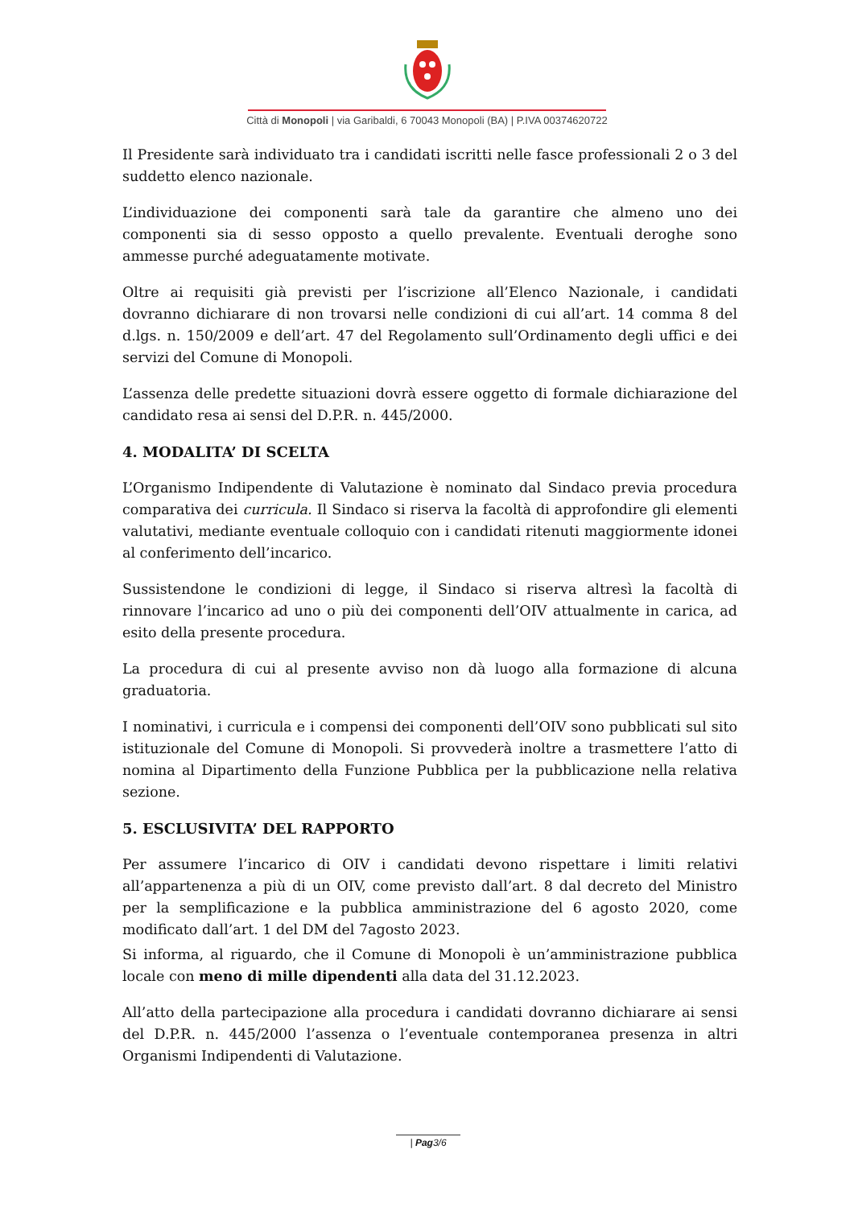Città di Monopoli | via Garibaldi, 6 70043 Monopoli (BA) | P.IVA 00374620722
Il Presidente sarà individuato tra i candidati iscritti nelle fasce professionali 2 o 3 del suddetto elenco nazionale.
L’individuazione dei componenti sarà tale da garantire che almeno uno dei componenti sia di sesso opposto a quello prevalente. Eventuali deroghe sono ammesse purché adeguatamente motivate.
Oltre ai requisiti già previsti per l’iscrizione all’Elenco Nazionale, i candidati dovranno dichiarare di non trovarsi nelle condizioni di cui all’art. 14 comma 8 del d.lgs. n. 150/2009 e dell’art. 47 del Regolamento sull’Ordinamento degli uffici e dei servizi del Comune di Monopoli.
L’assenza delle predette situazioni dovrà essere oggetto di formale dichiarazione del candidato resa ai sensi del D.P.R. n. 445/2000.
4. MODALITA’ DI SCELTA
L’Organismo Indipendente di Valutazione è nominato dal Sindaco previa procedura comparativa dei curricula. Il Sindaco si riserva la facoltà di approfondire gli elementi valutativi, mediante eventuale colloquio con i candidati ritenuti maggiormente idonei al conferimento dell’incarico.
Sussistendone le condizioni di legge, il Sindaco si riserva altresì la facoltà di rinnovare l’incarico ad uno o più dei componenti dell’OIV attualmente in carica, ad esito della presente procedura.
La procedura di cui al presente avviso non dà luogo alla formazione di alcuna graduatoria.
I nominativi, i curricula e i compensi dei componenti dell’OIV sono pubblicati sul sito istituzionale del Comune di Monopoli. Si provvederà inoltre a trasmettere l’atto di nomina al Dipartimento della Funzione Pubblica per la pubblicazione nella relativa sezione.
5. ESCLUSIVITA’ DEL RAPPORTO
Per assumere l’incarico di OIV i candidati devono rispettare i limiti relativi all’appartenenza a più di un OIV, come previsto dall’art. 8 dal decreto del Ministro per la semplificazione e la pubblica amministrazione del 6 agosto 2020, come modificato dall’art. 1 del DM del 7agosto 2023.
Si informa, al riguardo, che il Comune di Monopoli è un’amministrazione pubblica locale con meno di mille dipendenti alla data del 31.12.2023.
All’atto della partecipazione alla procedura i candidati dovranno dichiarare ai sensi del D.P.R. n. 445/2000 l’assenza o l’eventuale contemporanea presenza in altri Organismi Indipendenti di Valutazione.
| Pag3/6